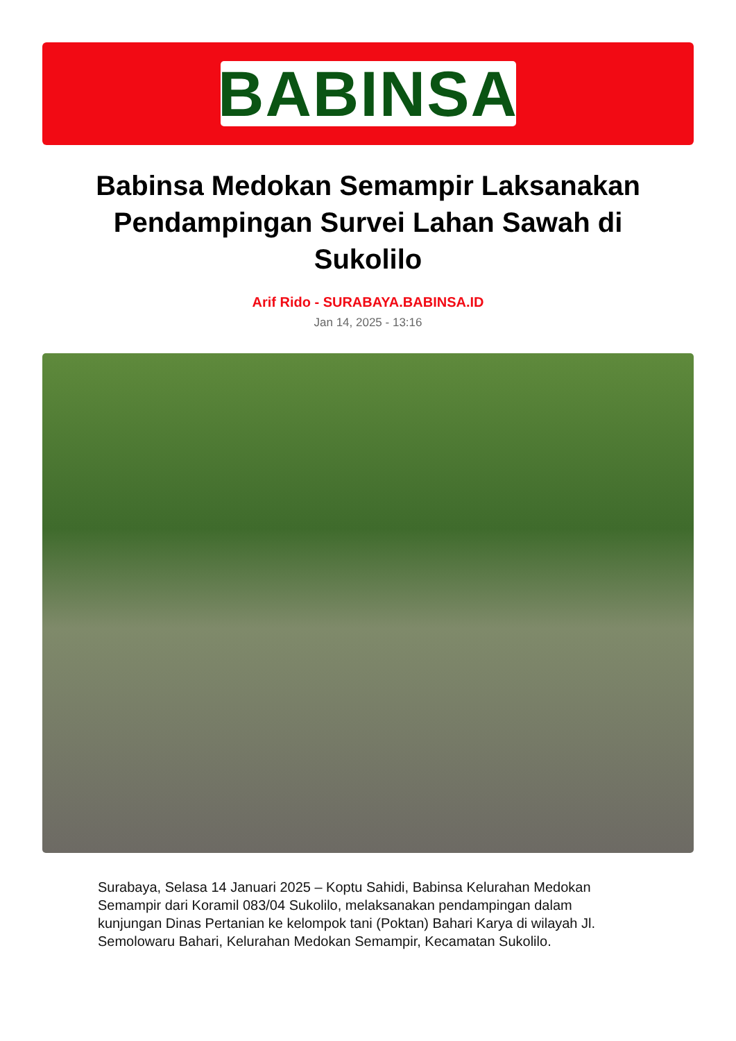BABINSA
Babinsa Medokan Semampir Laksanakan Pendampingan Survei Lahan Sawah di Sukolilo
Arif Rido - SURABAYA.BABINSA.ID
Jan 14, 2025 - 13:16
Surabaya, Selasa 14 Januari 2025 – Koptu Sahidi, Babinsa Kelurahan Medokan Semampir dari Koramil 083/04 Sukolilo, melaksanakan pendampingan dalam kunjungan Dinas Pertanian ke kelompok tani (Poktan) Bahari Karya di wilayah Jl. Semolowaru Bahari, Kelurahan Medokan Semampir, Kecamatan Sukolilo.